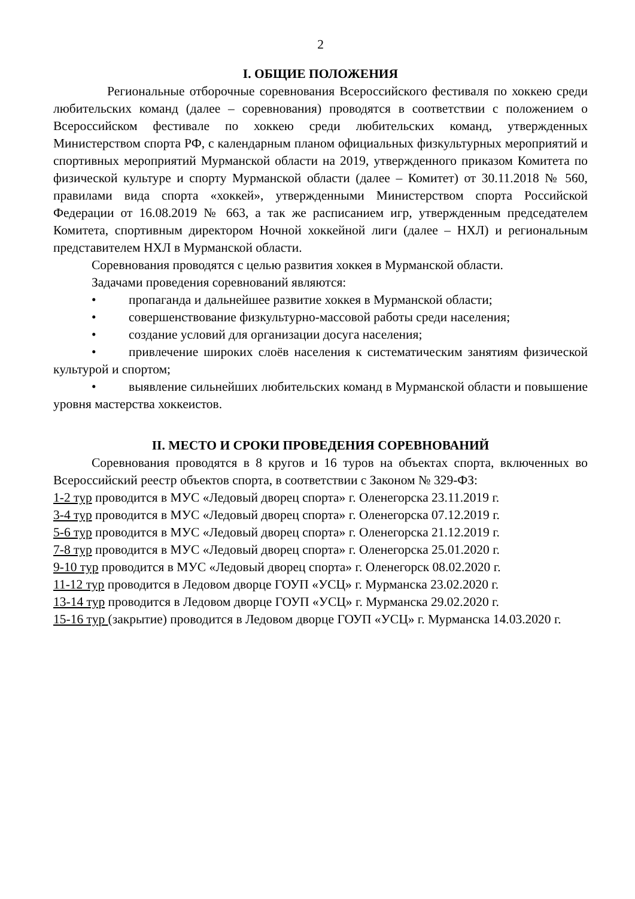2
I. ОБЩИЕ ПОЛОЖЕНИЯ
Региональные отборочные соревнования Всероссийского фестиваля по хоккею среди любительских команд (далее – соревнования) проводятся в соответствии с положением о Всероссийском фестивале по хоккею среди любительских команд, утвержденных Министерством спорта РФ, с календарным планом официальных физкультурных мероприятий и спортивных мероприятий Мурманской области на 2019, утвержденного приказом Комитета по физической культуре и спорту Мурманской области (далее – Комитет) от 30.11.2018 № 560, правилами вида спорта «хоккей», утвержденными Министерством спорта Российской Федерации от 16.08.2019 № 663, а так же расписанием игр, утвержденным председателем Комитета, спортивным директором Ночной хоккейной лиги (далее – НХЛ) и региональным представителем НХЛ в Мурманской области.
Соревнования проводятся с целью развития хоккея в Мурманской области.
Задачами проведения соревнований являются:
• пропаганда и дальнейшее развитие хоккея в Мурманской области;
• совершенствование физкультурно-массовой работы среди населения;
• создание условий для организации досуга населения;
• привлечение широких слоёв населения к систематическим занятиям физической культурой и спортом;
• выявление сильнейших любительских команд в Мурманской области и повышение уровня мастерства хоккеистов.
II. МЕСТО И СРОКИ ПРОВЕДЕНИЯ СОРЕВНОВАНИЙ
Соревнования проводятся в 8 кругов и 16 туров на объектах спорта, включенных во Всероссийский реестр объектов спорта, в соответствии с Законом № 329-ФЗ:
1-2 тур проводится в МУС «Ледовый дворец спорта» г. Оленегорска 23.11.2019 г.
3-4 тур проводится в МУС «Ледовый дворец спорта» г. Оленегорска 07.12.2019 г.
5-6 тур проводится в МУС «Ледовый дворец спорта» г. Оленегорска 21.12.2019 г.
7-8 тур проводится в МУС «Ледовый дворец спорта» г. Оленегорска 25.01.2020 г.
9-10 тур проводится в МУС «Ледовый дворец спорта» г. Оленегорск 08.02.2020 г.
11-12 тур проводится в Ледовом дворце ГОУП «УСЦ» г. Мурманска 23.02.2020 г.
13-14 тур проводится в Ледовом дворце ГОУП «УСЦ» г. Мурманска 29.02.2020 г.
15-16 тур (закрытие) проводится в Ледовом дворце ГОУП «УСЦ» г. Мурманска 14.03.2020 г.